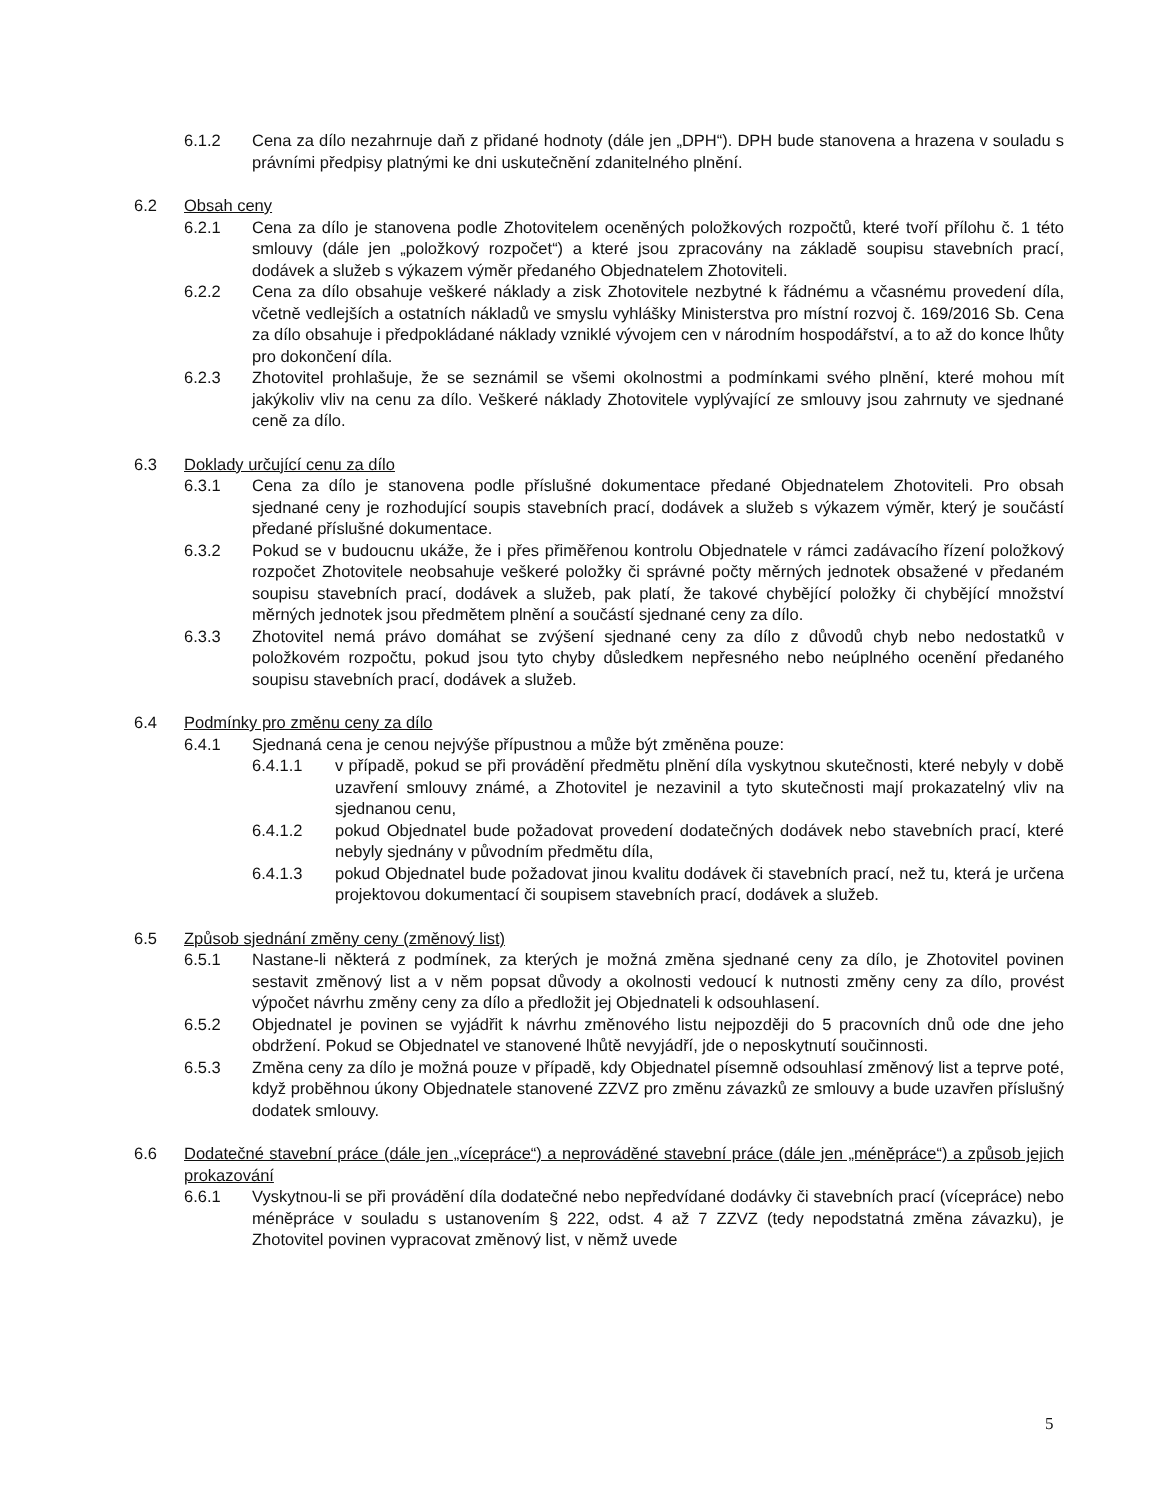6.1.2 Cena za dílo nezahrnuje daň z přidané hodnoty (dále jen „DPH“). DPH bude stanovena a hrazena v souladu s právními předpisy platnými ke dni uskutečnění zdanitelného plnění.
6.2 Obsah ceny
6.2.1 Cena za dílo je stanovena podle Zhotovitelem oceněných položkových rozpočtů, které tvoří přílohu č. 1 této smlouvy (dále jen „položkový rozpočet“) a které jsou zpracovány na základě soupisu stavebních prací, dodávek a služeb s výkazem výměr předaného Objednatelem Zhotoviteli.
6.2.2 Cena za dílo obsahuje veškeré náklady a zisk Zhotovitele nezbytné k řádnému a včasnému provedení díla, včetně vedlejších a ostatních nákladů ve smyslu vyhlášky Ministerstva pro místní rozvoj č. 169/2016 Sb. Cena za dílo obsahuje i předpokládané náklady vzniklé vývojem cen v národním hospodářství, a to až do konce lhůty pro dokončení díla.
6.2.3 Zhotovitel prohlašuje, že se seznámil se všemi okolnostmi a podmínkami svého plnění, které mohou mít jakýkoliv vliv na cenu za dílo. Veškeré náklady Zhotovitele vyplývající ze smlouvy jsou zahrnuty ve sjednané ceně za dílo.
6.3 Doklady určující cenu za dílo
6.3.1 Cena za dílo je stanovena podle příslušné dokumentace předané Objednatelem Zhotoviteli. Pro obsah sjednané ceny je rozhodující soupis stavebních prací, dodávek a služeb s výkazem výměr, který je součástí předané příslušné dokumentace.
6.3.2 Pokud se v budoucnu ukáže, že i přes přiměřenou kontrolu Objednatele v rámci zadávacího řízení položkový rozpočet Zhotovitele neobsahuje veškeré položky či správné počty měrných jednotek obsažené v předaném soupisu stavebních prací, dodávek a služeb, pak platí, že takové chybějící položky či chybějící množství měrných jednotek jsou předmětem plnění a součástí sjednané ceny za dílo.
6.3.3 Zhotovitel nemá právo domáhat se zvýšení sjednané ceny za dílo z důvodů chyb nebo nedostatků v položkovém rozpočtu, pokud jsou tyto chyby důsledkem nepřesného nebo neúplného ocenění předaného soupisu stavebních prací, dodávek a služeb.
6.4 Podmínky pro změnu ceny za dílo
6.4.1 Sjednaná cena je cenou nejvýše přípustnou a může být změněna pouze:
6.4.1.1 v případě, pokud se při provádění předmětu plnění díla vyskytnou skutečnosti, které nebyly v době uzavření smlouvy známé, a Zhotovitel je nezavinil a tyto skutečnosti mají prokazatelný vliv na sjednanou cenu,
6.4.1.2 pokud Objednatel bude požadovat provedení dodatečných dodávek nebo stavebních prací, které nebyly sjednány v původním předmětu díla,
6.4.1.3 pokud Objednatel bude požadovat jinou kvalitu dodávek či stavebních prací, než tu, která je určena projektovou dokumentací či soupisem stavebních prací, dodávek a služeb.
6.5 Způsob sjednání změny ceny (změnový list)
6.5.1 Nastane-li některá z podmínek, za kterých je možná změna sjednané ceny za dílo, je Zhotovitel povinen sestavit změnový list a v něm popsat důvody a okolnosti vedoucí k nutnosti změny ceny za dílo, provést výpočet návrhu změny ceny za dílo a předložit jej Objednateli k odsouhlasení.
6.5.2 Objednatel je povinen se vyjádřit k návrhu změnového listu nejpozději do 5 pracovních dnů ode dne jeho obdržení. Pokud se Objednatel ve stanovené lhůtě nevyjádří, jde o neposkytnutí součinnosti.
6.5.3 Změna ceny za dílo je možná pouze v případě, kdy Objednatel písemně odsouhlasí změnový list a teprve poté, když proběhnou úkony Objednatele stanovené ZZVZ pro změnu závazků ze smlouvy a bude uzavřen příslušný dodatek smlouvy.
6.6 Dodatečné stavební práce (dále jen „vícepráce“) a neprováděné stavební práce (dále jen „méněpráce“) a způsob jejich prokazování
6.6.1 Vyskytnou-li se při provádění díla dodatečné nebo nepředvídané dodávky či stavebních prací (vícepráce) nebo méněpráce v souladu s ustanovením § 222, odst. 4 až 7 ZZVZ (tedy nepodstatná změna závazku), je Zhotovitel povinen vypracovat změnový list, v němž uvede
5